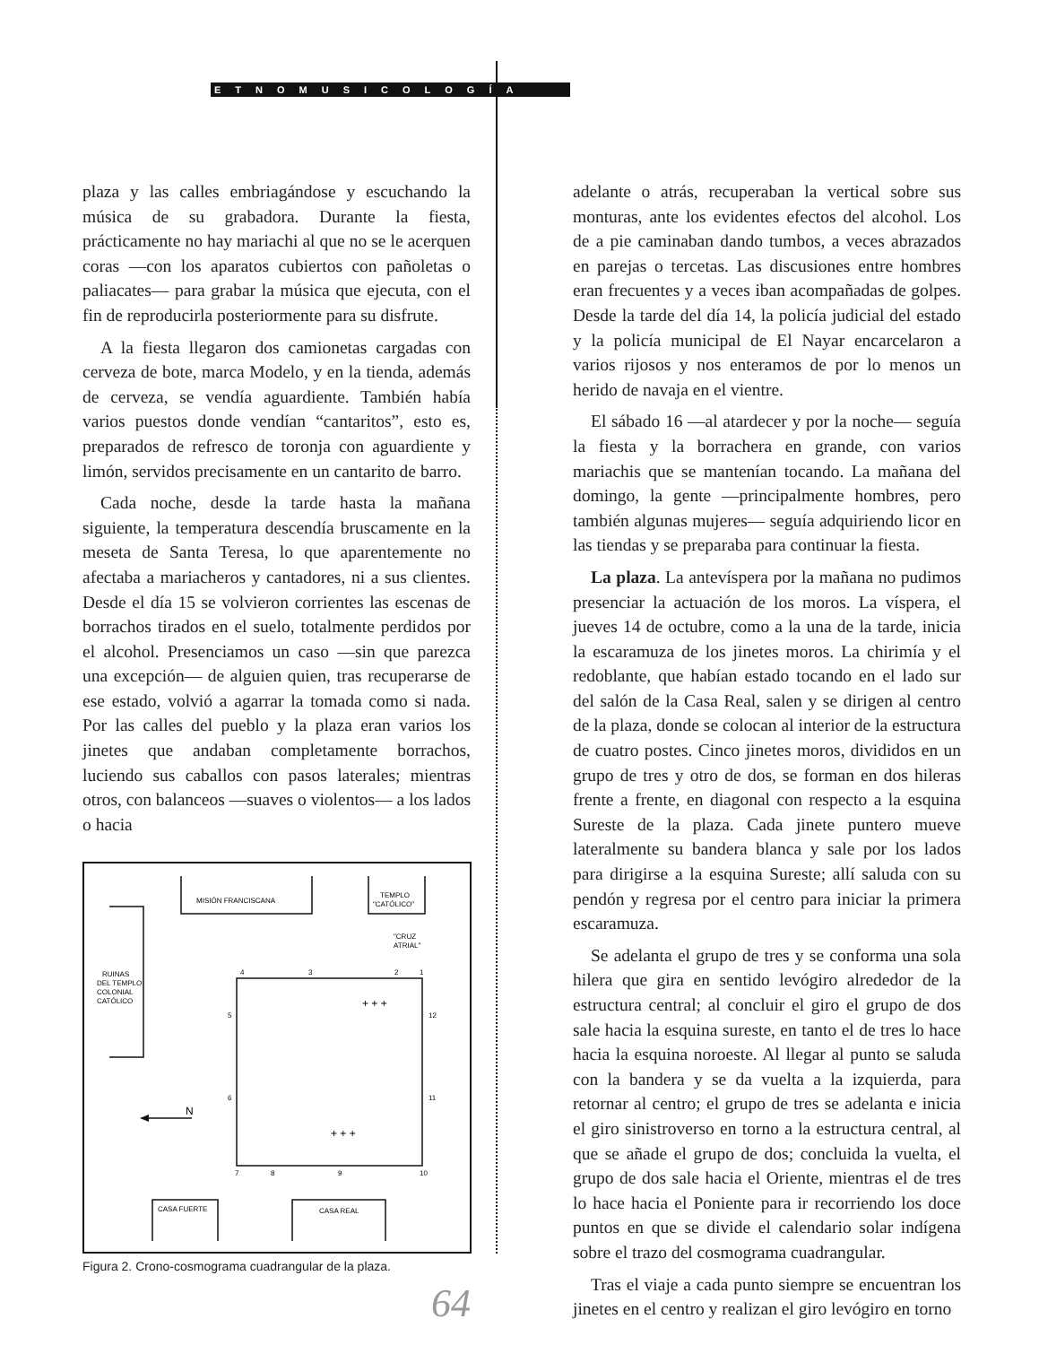ETNOMUSICOLOGÍA
plaza y las calles embriagándose y escuchando la música de su grabadora. Durante la fiesta, prácticamente no hay mariachi al que no se le acerquen coras —con los aparatos cubiertos con pañoletas o paliacates— para grabar la música que ejecuta, con el fin de reproducirla posteriormente para su disfrute.
A la fiesta llegaron dos camionetas cargadas con cerveza de bote, marca Modelo, y en la tienda, además de cerveza, se vendía aguardiente. También había varios puestos donde vendían “cantaritos”, esto es, preparados de refresco de toronja con aguardiente y limón, servidos precisamente en un cantarito de barro.
Cada noche, desde la tarde hasta la mañana siguiente, la temperatura descendía bruscamente en la meseta de Santa Teresa, lo que aparentemente no afectaba a mariacheros y cantadores, ni a sus clientes. Desde el día 15 se volvieron corrientes las escenas de borrachos tirados en el suelo, totalmente perdidos por el alcohol. Presenciamos un caso —sin que parezca una excepción— de alguien quien, tras recuperarse de ese estado, volvió a agarrar la tomada como si nada. Por las calles del pueblo y la plaza eran varios los jinetes que andaban completamente borrachos, luciendo sus caballos con pasos laterales; mientras otros, con balanceos —suaves o violentos— a los lados o hacia
MISIÓN FRANCISCANA
TEMPLO
"CATÓLICO"
"CRUZ
ATRIAL"
RUINAS
DEL TEMPLO
COLONIAL
CATÓLICO
4
3
2
1
5
12
6
11
7
8
9
10
N
CASA FUERTE
CASA REAL
+ + +
+ + +
Figura 2. Crono-cosmograma cuadrangular de la plaza.
64
adelante o atrás, recuperaban la vertical sobre sus monturas, ante los evidentes efectos del alcohol. Los de a pie caminaban dando tumbos, a veces abrazados en parejas o tercetas. Las discusiones entre hombres eran frecuentes y a veces iban acompañadas de golpes. Desde la tarde del día 14, la policía judicial del estado y la policía municipal de El Nayar encarcelaron a varios rijosos y nos enteramos de por lo menos un herido de navaja en el vientre.
El sábado 16 —al atardecer y por la noche— seguía la fiesta y la borrachera en grande, con varios mariachis que se mantenían tocando. La mañana del domingo, la gente —principalmente hombres, pero también algunas mujeres— seguía adquiriendo licor en las tiendas y se preparaba para continuar la fiesta.
La plaza. La antevíspera por la mañana no pudimos presenciar la actuación de los moros. La víspera, el jueves 14 de octubre, como a la una de la tarde, inicia la escaramuza de los jinetes moros. La chirimía y el redoblante, que habían estado tocando en el lado sur del salón de la Casa Real, salen y se dirigen al centro de la plaza, donde se colocan al interior de la estructura de cuatro postes. Cinco jinetes moros, divididos en un grupo de tres y otro de dos, se forman en dos hileras frente a frente, en diagonal con respecto a la esquina Sureste de la plaza. Cada jinete puntero mueve lateralmente su bandera blanca y sale por los lados para dirigirse a la esquina Sureste; allí saluda con su pendón y regresa por el centro para iniciar la primera escaramuza.
Se adelanta el grupo de tres y se conforma una sola hilera que gira en sentido levógiro alrededor de la estructura central; al concluir el giro el grupo de dos sale hacia la esquina sureste, en tanto el de tres lo hace hacia la esquina noroeste. Al llegar al punto se saluda con la bandera y se da vuelta a la izquierda, para retornar al centro; el grupo de tres se adelanta e inicia el giro sinistroverso en torno a la estructura central, al que se añade el grupo de dos; concluida la vuelta, el grupo de dos sale hacia el Oriente, mientras el de tres lo hace hacia el Poniente para ir recorriendo los doce puntos en que se divide el calendario solar indígena sobre el trazo del cosmograma cuadrangular.
Tras el viaje a cada punto siempre se encuentran los jinetes en el centro y realizan el giro levógiro en torno